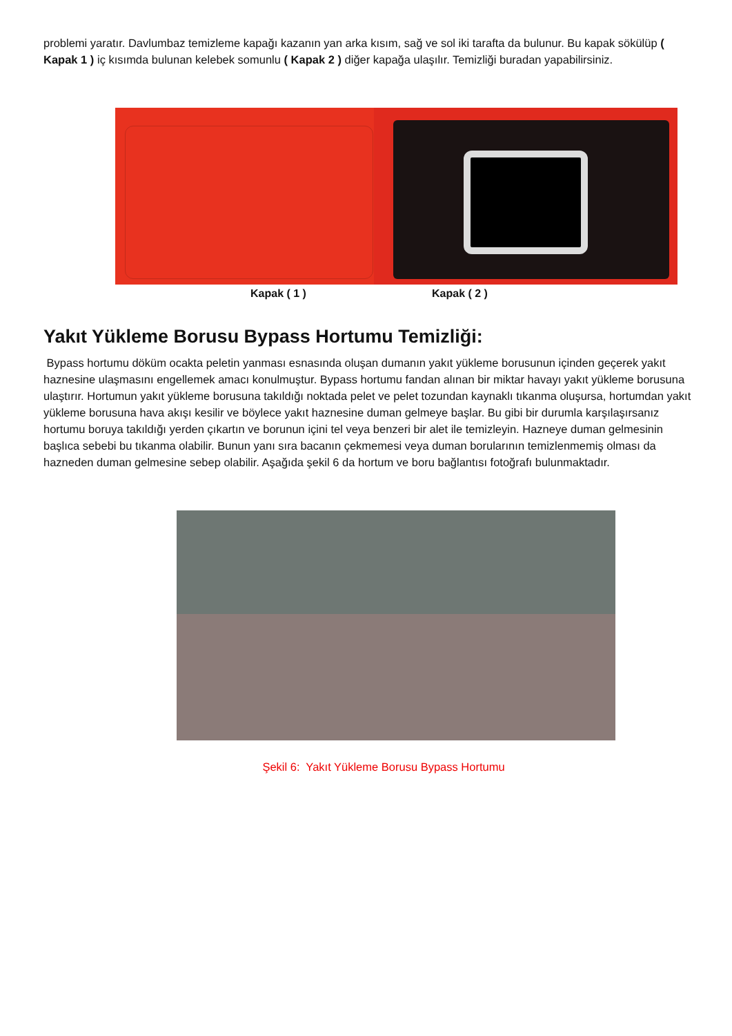problemi yaratır. Davlumbaz temizleme kapağı kazanın yan arka kısım, sağ ve sol iki tarafta da bulunur. Bu kapak sökülüp ( Kapak 1 ) iç kısımda bulunan kelebek somunlu ( Kapak 2 ) diğer kapağa ulaşılır. Temizliği buradan yapabilirsiniz.
Kapak ( 1 ) Kapak ( 2 )
Yakıt Yükleme Borusu Bypass Hortumu Temizliği:
Bypass hortumu döküm ocakta peletin yanması esnasında oluşan dumanın yakıt yükleme borusunun içinden geçerek yakıt haznesine ulaşmasını engellemek amacı konulmuştur. Bypass hortumu fandan alınan bir miktar havayı yakıt yükleme borusuna ulaştırır. Hortumun yakıt yükleme borusuna takıldığı noktada pelet ve pelet tozundan kaynaklı tıkanma oluşursa, hortumdan yakıt yükleme borusuna hava akışı kesilir ve böylece yakıt haznesine duman gelmeye başlar. Bu gibi bir durumla karşılaşırsanız hortumu boruya takıldığı yerden çıkartın ve borunun içini tel veya benzeri bir alet ile temizleyin. Hazneye duman gelmesinin başlıca sebebi bu tıkanma olabilir. Bunun yanı sıra bacanın çekmemesi veya duman borularının temizlenmemiş olması da hazneden duman gelmesine sebep olabilir. Aşağıda şekil 6 da hortum ve boru bağlantısı fotoğrafı bulunmaktadır.
Şekil 6: Yakıt Yükleme Borusu Bypass Hortumu